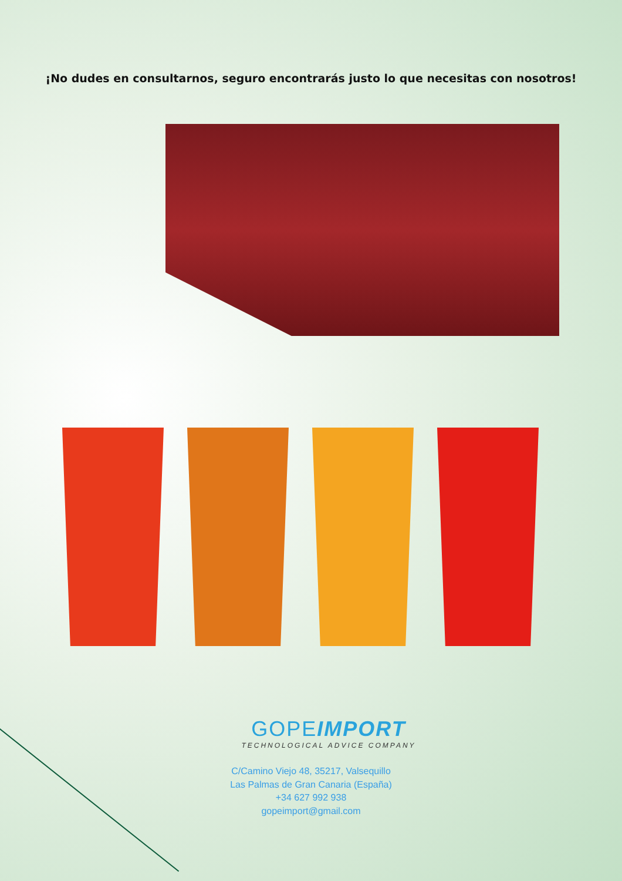¡No dudes en consultarnos, seguro encontrarás justo lo que necesitas con nosotros!
GOPEIMPORT
TECHNOLOGICAL ADVICE COMPANY
C/Camino Viejo 48, 35217, Valsequillo
Las Palmas de Gran Canaria (España)
+34 627 992 938
gopeimport@gmail.com